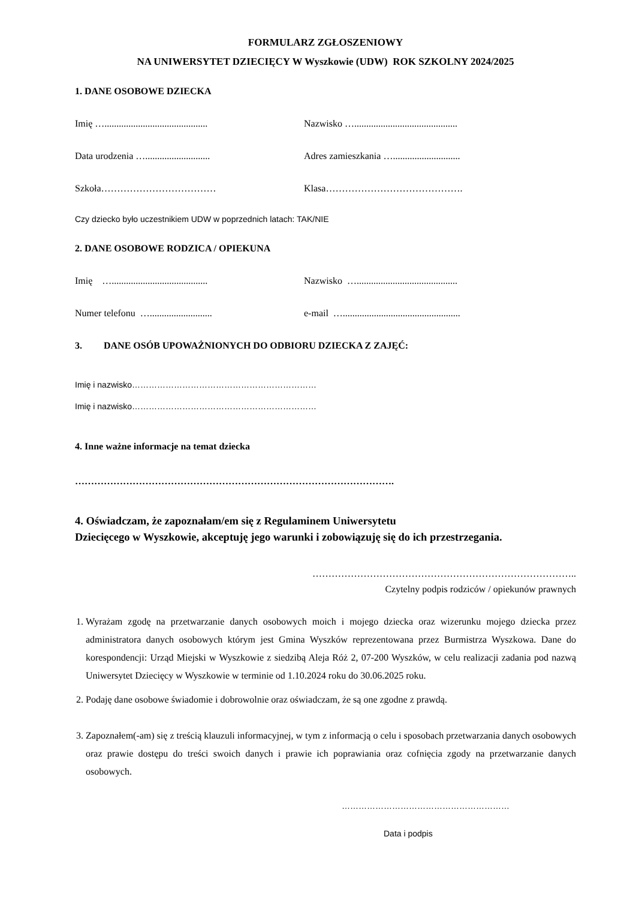FORMULARZ ZGŁOSZENIOWY
NA UNIWERSYTET DZIECIĘCY W Wyszkowie (UDW) ROK SZKOLNY 2024/2025
1. DANE OSOBOWE DZIECKA
Imię …...........................................
Nazwisko …...........................................
Data urodzenia …...........................
Adres zamieszkania …............................
Szkoła……………………………… Klasa…………………………………….
Czy dziecko było uczestnikiem UDW w poprzednich latach: TAK/NIE
2. DANE OSOBOWE RODZICA / OPIEKUNA
Imię …........................................
Nazwisko …..........................................
Numer telefonu …..........................
e-mail ….................................................
3. DANE OSÓB UPOWAŻNIONYCH DO ODBIORU DZIECKA Z ZAJĘĆ:
Imię i nazwisko…………………………………………………………
Imię i nazwisko…………………………………………………………
4. Inne ważne informacje na temat dziecka
……………………………………………………………………………………….
4. Oświadczam, że zapoznałam/em się z Regulaminem Uniwersytetu
Dziecięcego w Wyszkowie, akceptuję jego warunki i zobowiązuję się do ich przestrzegania.
………………………………………………………………………..
Czytelny podpis rodziców / opiekunów prawnych
1. Wyrażam zgodę na przetwarzanie danych osobowych moich i mojego dziecka oraz wizerunku mojego dziecka przez administratora danych osobowych którym jest Gmina Wyszków reprezentowana przez Burmistrza Wyszkowa. Dane do korespondencji: Urząd Miejski w Wyszkowie z siedzibą Aleja Róż 2, 07-200 Wyszków, w celu realizacji zadania pod nazwą Uniwersytet Dziecięcy w Wyszkowie w terminie od 1.10.2024 roku do 30.06.2025 roku.
2. Podaję dane osobowe świadomie i dobrowolnie oraz oświadczam, że są one zgodne z prawdą.
3. Zapoznałem(-am) się z treścią klauzuli informacyjnej, w tym z informacją o celu i sposobach przetwarzania danych osobowych oraz prawie dostępu do treści swoich danych i prawie ich poprawiania oraz cofnięcia zgody na przetwarzanie danych osobowych.
……………………………………………………
Data i podpis